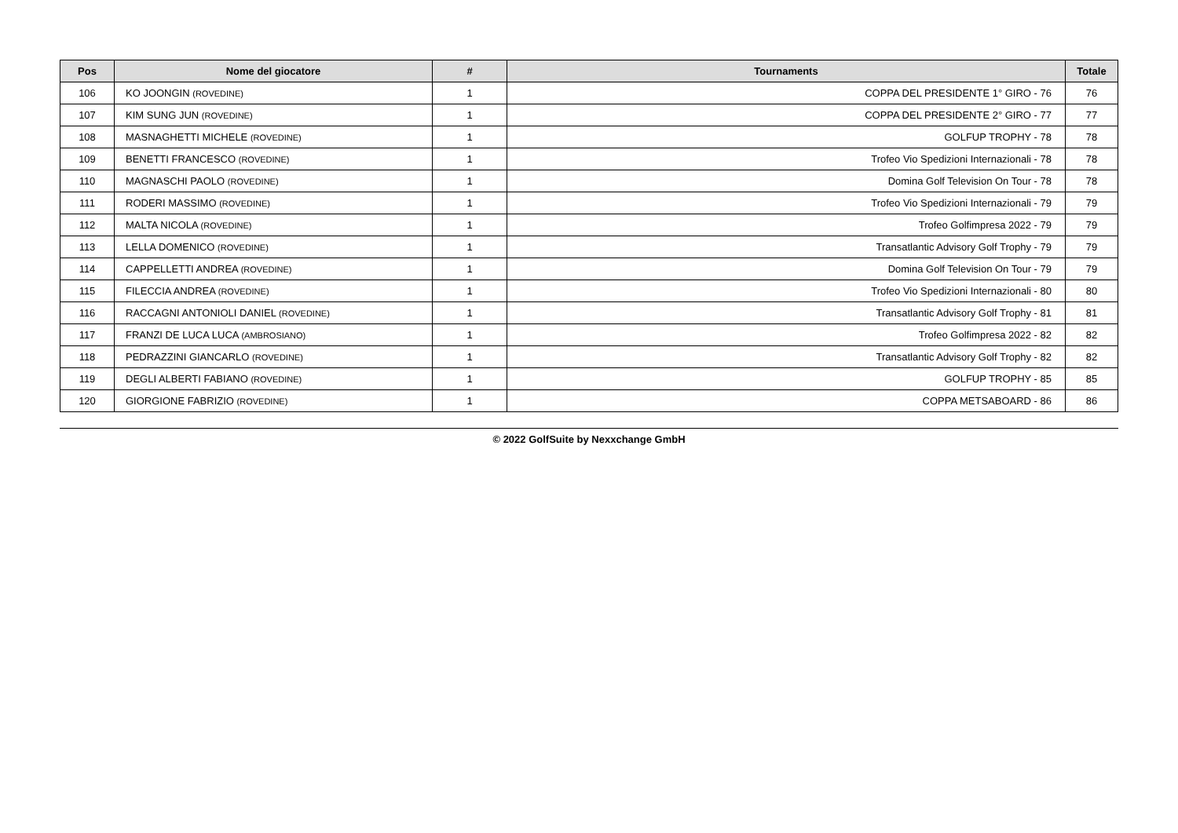| Pos | Nome del giocatore | # | Tournaments | Totale |
| --- | --- | --- | --- | --- |
| 106 | KO JOONGIN (ROVEDINE) | 1 | COPPA DEL PRESIDENTE 1° GIRO - 76 | 76 |
| 107 | KIM SUNG JUN (ROVEDINE) | 1 | COPPA DEL PRESIDENTE 2° GIRO - 77 | 77 |
| 108 | MASNAGHETTI MICHELE (ROVEDINE) | 1 | GOLFUP TROPHY - 78 | 78 |
| 109 | BENETTI FRANCESCO (ROVEDINE) | 1 | Trofeo Vio Spedizioni Internazionali - 78 | 78 |
| 110 | MAGNASCHI PAOLO (ROVEDINE) | 1 | Domina Golf Television On Tour - 78 | 78 |
| 111 | RODERI MASSIMO (ROVEDINE) | 1 | Trofeo Vio Spedizioni Internazionali - 79 | 79 |
| 112 | MALTA NICOLA (ROVEDINE) | 1 | Trofeo Golfimpresa 2022 - 79 | 79 |
| 113 | LELLA DOMENICO (ROVEDINE) | 1 | Transatlantic Advisory Golf Trophy - 79 | 79 |
| 114 | CAPPELLETTI ANDREA (ROVEDINE) | 1 | Domina Golf Television On Tour - 79 | 79 |
| 115 | FILECCIA ANDREA (ROVEDINE) | 1 | Trofeo Vio Spedizioni Internazionali - 80 | 80 |
| 116 | RACCAGNI ANTONIOLI DANIEL (ROVEDINE) | 1 | Transatlantic Advisory Golf Trophy - 81 | 81 |
| 117 | FRANZI DE LUCA LUCA (AMBROSIANO) | 1 | Trofeo Golfimpresa 2022 - 82 | 82 |
| 118 | PEDRAZZINI GIANCARLO (ROVEDINE) | 1 | Transatlantic Advisory Golf Trophy - 82 | 82 |
| 119 | DEGLI ALBERTI FABIANO (ROVEDINE) | 1 | GOLFUP TROPHY - 85 | 85 |
| 120 | GIORGIONE FABRIZIO (ROVEDINE) | 1 | COPPA METSABOARD - 86 | 86 |
© 2022 GolfSuite by Nexxchange GmbH